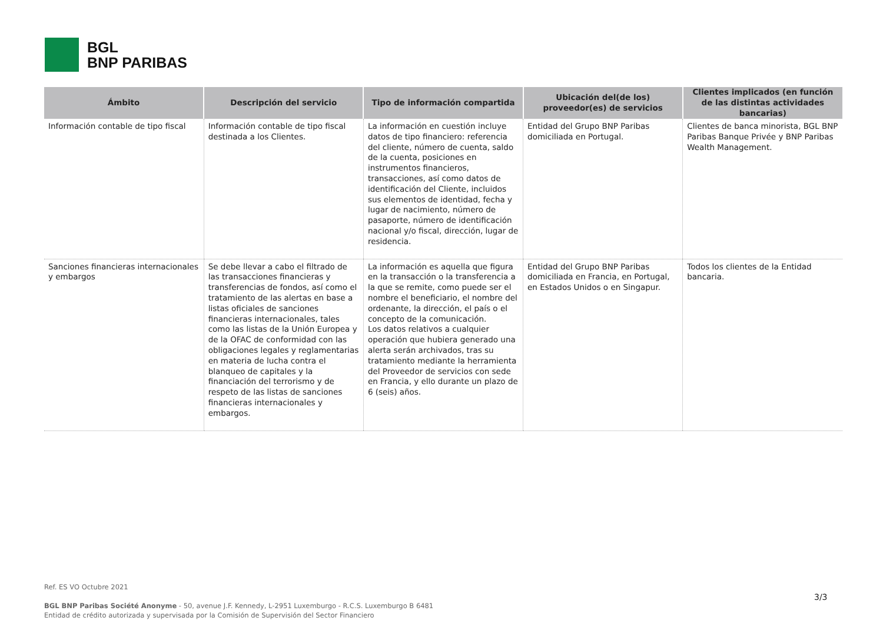BGL
BNP PARIBAS
| Ámbito | Descripción del servicio | Tipo de información compartida | Ubicación del(de los) proveedor(es) de servicios | Clientes implicados (en función de las distintas actividades bancarias) |
| --- | --- | --- | --- | --- |
| Información contable de tipo fiscal | Información contable de tipo fiscal destinada a los Clientes. | La información en cuestión incluye datos de tipo financiero: referencia del cliente, número de cuenta, saldo de la cuenta, posiciones en instrumentos financieros, transacciones, así como datos de identificación del Cliente, incluidos sus elementos de identidad, fecha y lugar de nacimiento, número de pasaporte, número de identificación nacional y/o fiscal, dirección, lugar de residencia. | Entidad del Grupo BNP Paribas domiciliada en Portugal. | Clientes de banca minorista, BGL BNP Paribas Banque Privée y BNP Paribas Wealth Management. |
| Sanciones financieras internacionales y embargos | Se debe llevar a cabo el filtrado de las transacciones financieras y transferencias de fondos, así como el tratamiento de las alertas en base a listas oficiales de sanciones financieras internacionales, tales como las listas de la Unión Europea y de la OFAC de conformidad con las obligaciones legales y reglamentarias en materia de lucha contra el blanqueo de capitales y la financiación del terrorismo y de respeto de las listas de sanciones financieras internacionales y embargos. | La información es aquella que figura en la transacción o la transferencia a la que se remite, como puede ser el nombre el beneficiario, el nombre del ordenante, la dirección, el país o el concepto de la comunicación. Los datos relativos a cualquier operación que hubiera generado una alerta serán archivados, tras su tratamiento mediante la herramienta del Proveedor de servicios con sede en Francia, y ello durante un plazo de 6 (seis) años. | Entidad del Grupo BNP Paribas domiciliada en Francia, en Portugal, en Estados Unidos o en Singapur. | Todos los clientes de la Entidad bancaria. |
Ref. ES VO Octubre 2021
BGL BNP Paribas Société Anonyme - 50, avenue J.F. Kennedy, L-2951 Luxemburgo - R.C.S. Luxemburgo B 6481
Entidad de crédito autorizada y supervisada por la Comisión de Supervisión del Sector Financiero
3/3